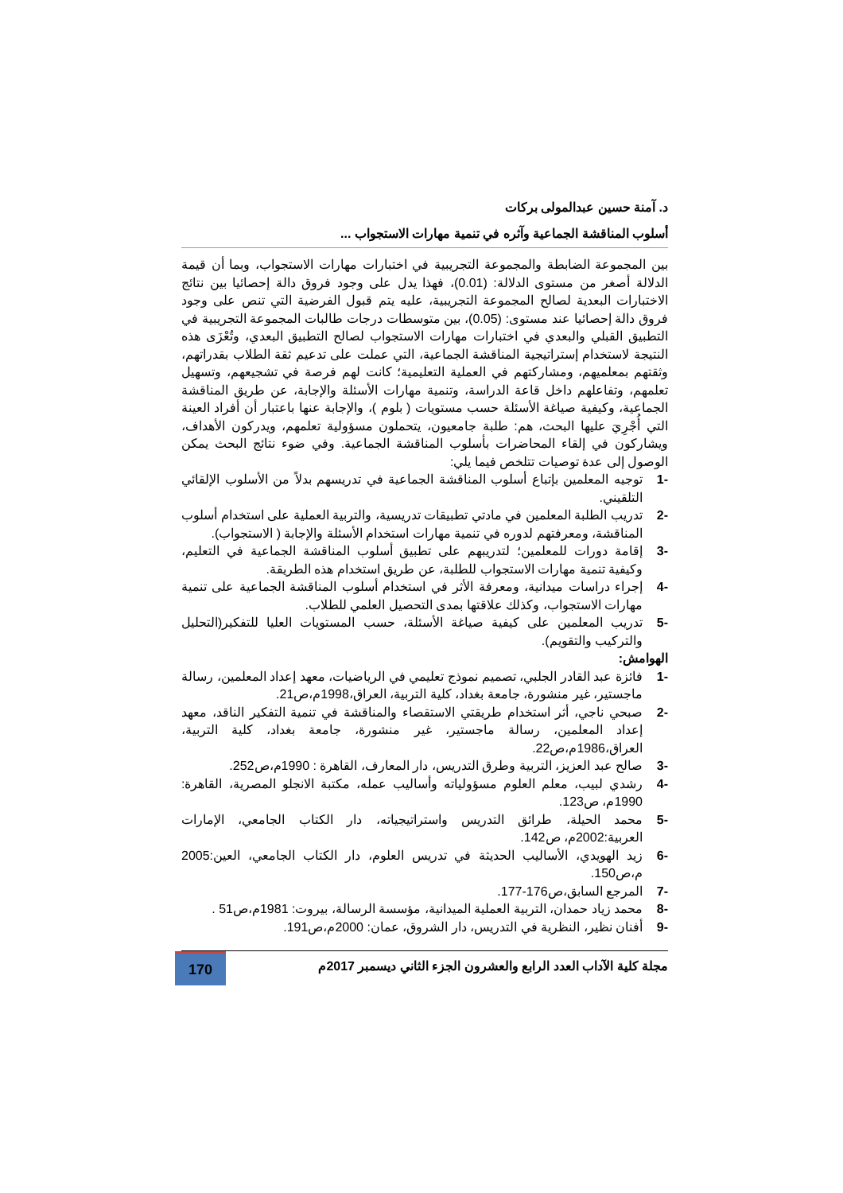د. آمنة حسين عبدالمولى بركات
أسلوب المناقشة الجماعية وآثره في تنمية مهارات الاستجواب ...
بين المجموعة الضابطة والمجموعة التجريبية في اختبارات مهارات الاستجواب، وبما أن قيمة الدلالة أصغر من مستوى الدلالة: (0.01)، فهذا يدل على وجود فروق دالة إحصائيا بين نتائج الاختبارات البعدية لصالح المجموعة التجريبية، عليه يتم قبول الفرضية التي تنص على وجود فروق دالة إحصائيا عند مستوى: (0.05)، بين متوسطات درجات طالبات المجموعة التجريبية في التطبيق القبلي والبعدي في اختبارات مهارات الاستجواب لصالح التطبيق البعدي، وتُعْزَى هذه النتيجة لاستخدام إستراتيجية المناقشة الجماعية، التي عملت على تدعيم ثقة الطلاب بقدراتهم، وثقتهم بمعلميهم، ومشاركتهم في العملية التعليمية؛ كانت لهم فرصة في تشجيعهم، وتسهيل تعلمهم، وتفاعلهم داخل قاعة الدراسة، وتنمية مهارات الأسئلة والإجابة، عن طريق المناقشة الجماعية، وكيفية صياغة الأسئلة حسب مستويات ( بلوم )، والإجابة عنها باعتبار أن أفراد العينة التي أُجْرِيَ عليها البحث، هم: طلبة جامعيون، يتحملون مسؤولية تعلمهم، ويدركون الأهداف، ويشاركون في إلقاء المحاضرات بأسلوب المناقشة الجماعية. وفي ضوء نتائج البحث يمكن الوصول إلى عدة توصيات تتلخص فيما يلي:
-1 توجيه المعلمين بإتباع أسلوب المناقشة الجماعية في تدريسهم بدلاً من الأسلوب الإلقائي التلقيني.
-2 تدريب الطلبة المعلمين في مادتي تطبيقات تدريسية، والتربية العملية على استخدام أسلوب المناقشة، ومعرفتهم لدوره في تنمية مهارات استخدام الأسئلة والإجابة ( الاستجواب).
-3 إقامة دورات للمعلمين؛ لتدريبهم على تطبيق أسلوب المناقشة الجماعية في التعليم، وكيفية تنمية مهارات الاستجواب للطلبة، عن طريق استخدام هذه الطريقة.
-4 إجراء دراسات ميدانية، ومعرفة الأثر في استخدام أسلوب المناقشة الجماعية على تنمية مهارات الاستجواب، وكذلك علاقتها بمدى التحصيل العلمي للطلاب.
-5 تدريب المعلمين على كيفية صياغة الأسئلة، حسب المستويات العليا للتفكير(التحليل والتركيب والتقويم).
الهوامش:
-1 فائزة عبد القادر الجلبي، تصميم نموذج تعليمي في الرياضيات، معهد إعداد المعلمين، رسالة ماجستير، غير منشورة، جامعة بغداد، كلية التربية، العراق،1998م،ص21.
-2 صبحي ناجي، أثر استخدام طريقتي الاستقصاء والمناقشة في تنمية التفكير الناقد، معهد إعداد المعلمين، رسالة ماجستير، غير منشورة، جامعة بغداد، كلية التربية، العراق،1986م،ص22.
-3 صالح عبد العزيز، التربية وطرق التدريس، دار المعارف، القاهرة : 1990م،ص252.
-4 رشدي لبيب، معلم العلوم مسؤولياته وأساليب عمله، مكتبة الانجلو المصرية، القاهرة: 1990م، ص123.
-5 محمد الحيلة، طرائق التدريس واستراتيجياته، دار الكتاب الجامعي، الإمارات العربية:2002م، ص142.
-6 زيد الهويدي، الأساليب الحديثة في تدريس العلوم، دار الكتاب الجامعي، العين:2005 م،ص150.
-7 المرجع السابق،ص176-177.
-8 محمد زياد حمدان، التربية العملية الميدانية، مؤسسة الرسالة، بيروت: 1981م،ص51 .
-9 أفنان نظير، النظرية في التدريس، دار الشروق، عمان: 2000م،ص191.
مجلة كلية الآداب العدد الرابع والعشرون الجزء الثاني ديسمبر 2017م 170